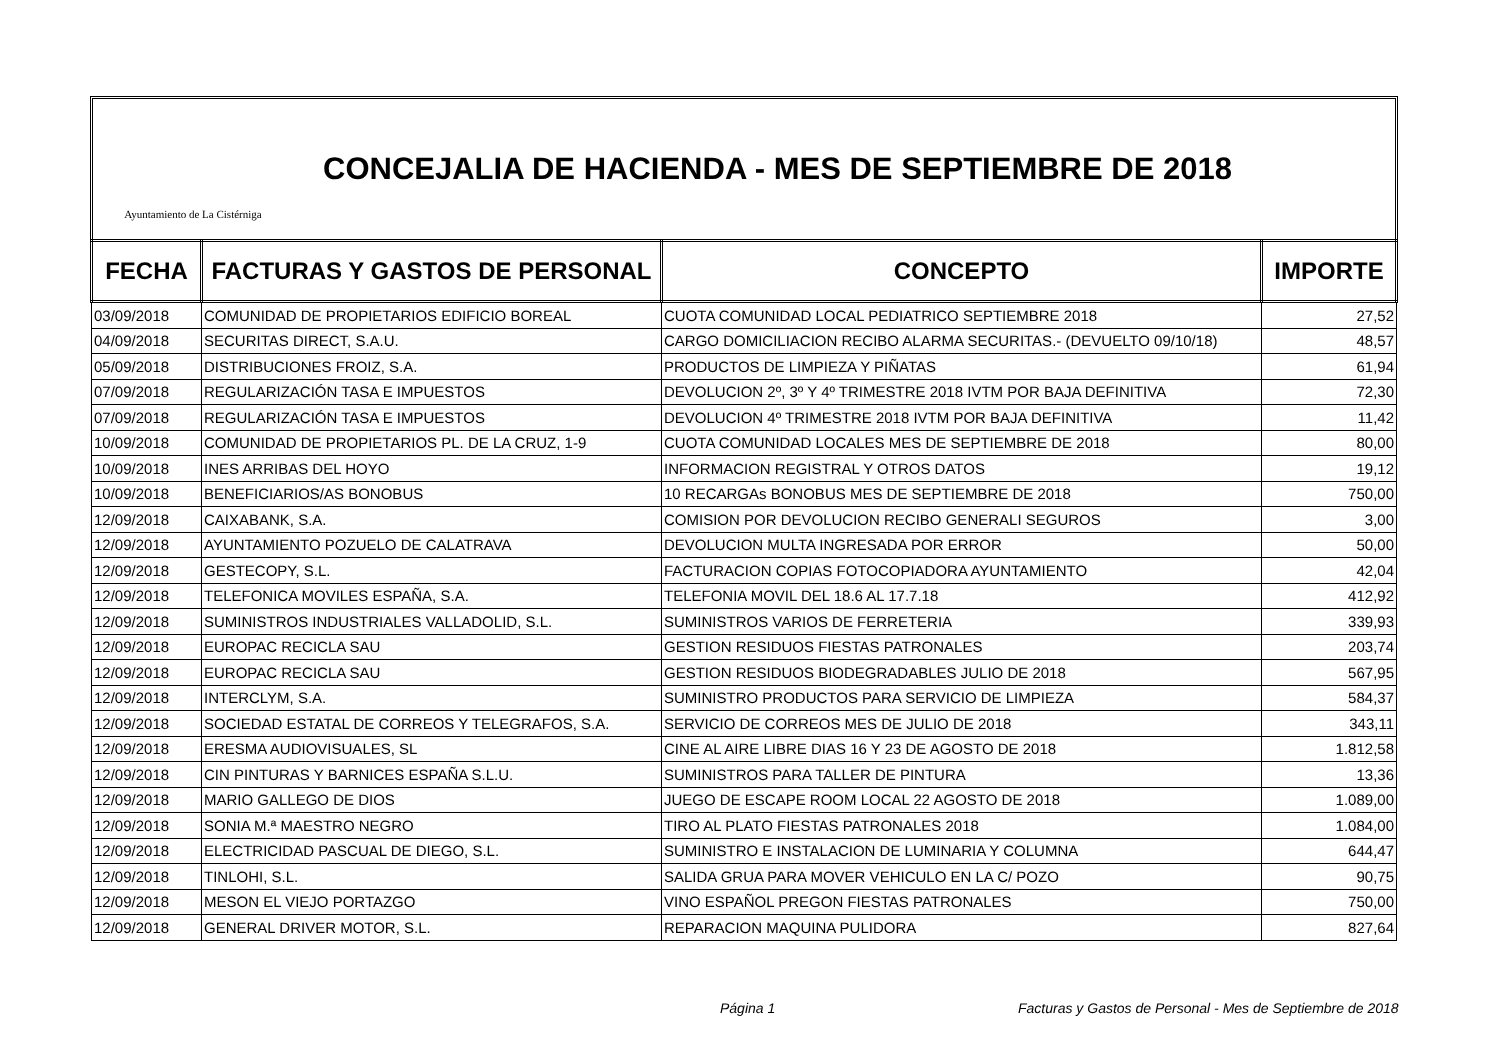Ayuntamiento de La Cistérniga
CONCEJALIA DE HACIENDA - MES DE SEPTIEMBRE DE 2018
| FECHA | FACTURAS Y GASTOS DE PERSONAL | CONCEPTO | IMPORTE |
| --- | --- | --- | --- |
| 03/09/2018 | COMUNIDAD DE PROPIETARIOS EDIFICIO BOREAL | CUOTA COMUNIDAD LOCAL PEDIATRICO SEPTIEMBRE 2018 | 27,52 |
| 04/09/2018 | SECURITAS DIRECT, S.A.U. | CARGO DOMICILIACION RECIBO ALARMA SECURITAS.- (DEVUELTO 09/10/18) | 48,57 |
| 05/09/2018 | DISTRIBUCIONES FROIZ, S.A. | PRODUCTOS DE LIMPIEZA Y PIÑATAS | 61,94 |
| 07/09/2018 | REGULARIZACIÓN TASA E IMPUESTOS | DEVOLUCION 2º, 3º Y 4º TRIMESTRE 2018 IVTM POR BAJA DEFINITIVA | 72,30 |
| 07/09/2018 | REGULARIZACIÓN TASA E IMPUESTOS | DEVOLUCION 4º TRIMESTRE 2018 IVTM POR BAJA DEFINITIVA | 11,42 |
| 10/09/2018 | COMUNIDAD DE PROPIETARIOS PL. DE LA CRUZ, 1-9 | CUOTA COMUNIDAD LOCALES MES DE SEPTIEMBRE DE 2018 | 80,00 |
| 10/09/2018 | INES ARRIBAS DEL HOYO | INFORMACION REGISTRAL Y OTROS DATOS | 19,12 |
| 10/09/2018 | BENEFICIARIOS/AS BONOBUS | 10 RECARGAs BONOBUS MES DE SEPTIEMBRE DE 2018 | 750,00 |
| 12/09/2018 | CAIXABANK, S.A. | COMISION POR DEVOLUCION RECIBO GENERALI SEGUROS | 3,00 |
| 12/09/2018 | AYUNTAMIENTO POZUELO DE CALATRAVA | DEVOLUCION MULTA INGRESADA POR ERROR | 50,00 |
| 12/09/2018 | GESTECOPY, S.L. | FACTURACION COPIAS FOTOCOPIADORA AYUNTAMIENTO | 42,04 |
| 12/09/2018 | TELEFONICA MOVILES ESPAÑA, S.A. | TELEFONIA MOVIL DEL 18.6 AL 17.7.18 | 412,92 |
| 12/09/2018 | SUMINISTROS INDUSTRIALES VALLADOLID, S.L. | SUMINISTROS VARIOS DE FERRETERIA | 339,93 |
| 12/09/2018 | EUROPAC RECICLA SAU | GESTION RESIDUOS FIESTAS PATRONALES | 203,74 |
| 12/09/2018 | EUROPAC RECICLA SAU | GESTION RESIDUOS BIODEGRADABLES JULIO DE 2018 | 567,95 |
| 12/09/2018 | INTERCLYM, S.A. | SUMINISTRO PRODUCTOS PARA SERVICIO DE LIMPIEZA | 584,37 |
| 12/09/2018 | SOCIEDAD ESTATAL DE CORREOS Y TELEGRAFOS, S.A. | SERVICIO DE CORREOS MES DE JULIO DE 2018 | 343,11 |
| 12/09/2018 | ERESMA AUDIOVISUALES, SL | CINE AL AIRE LIBRE DIAS 16 Y 23 DE AGOSTO DE 2018 | 1.812,58 |
| 12/09/2018 | CIN PINTURAS Y BARNICES ESPAÑA S.L.U. | SUMINISTROS PARA TALLER DE PINTURA | 13,36 |
| 12/09/2018 | MARIO GALLEGO DE DIOS | JUEGO DE ESCAPE ROOM LOCAL 22 AGOSTO DE 2018 | 1.089,00 |
| 12/09/2018 | SONIA M.ª MAESTRO NEGRO | TIRO AL PLATO FIESTAS PATRONALES 2018 | 1.084,00 |
| 12/09/2018 | ELECTRICIDAD PASCUAL DE DIEGO, S.L. | SUMINISTRO E INSTALACION DE LUMINARIA Y COLUMNA | 644,47 |
| 12/09/2018 | TINLOHI, S.L. | SALIDA GRUA PARA MOVER VEHICULO EN LA C/ POZO | 90,75 |
| 12/09/2018 | MESON EL VIEJO PORTAZGO | VINO ESPAÑOL PREGON FIESTAS PATRONALES | 750,00 |
| 12/09/2018 | GENERAL DRIVER MOTOR, S.L. | REPARACION MAQUINA PULIDORA | 827,64 |
Página 1
Facturas y Gastos de Personal - Mes de Septiembre de 2018